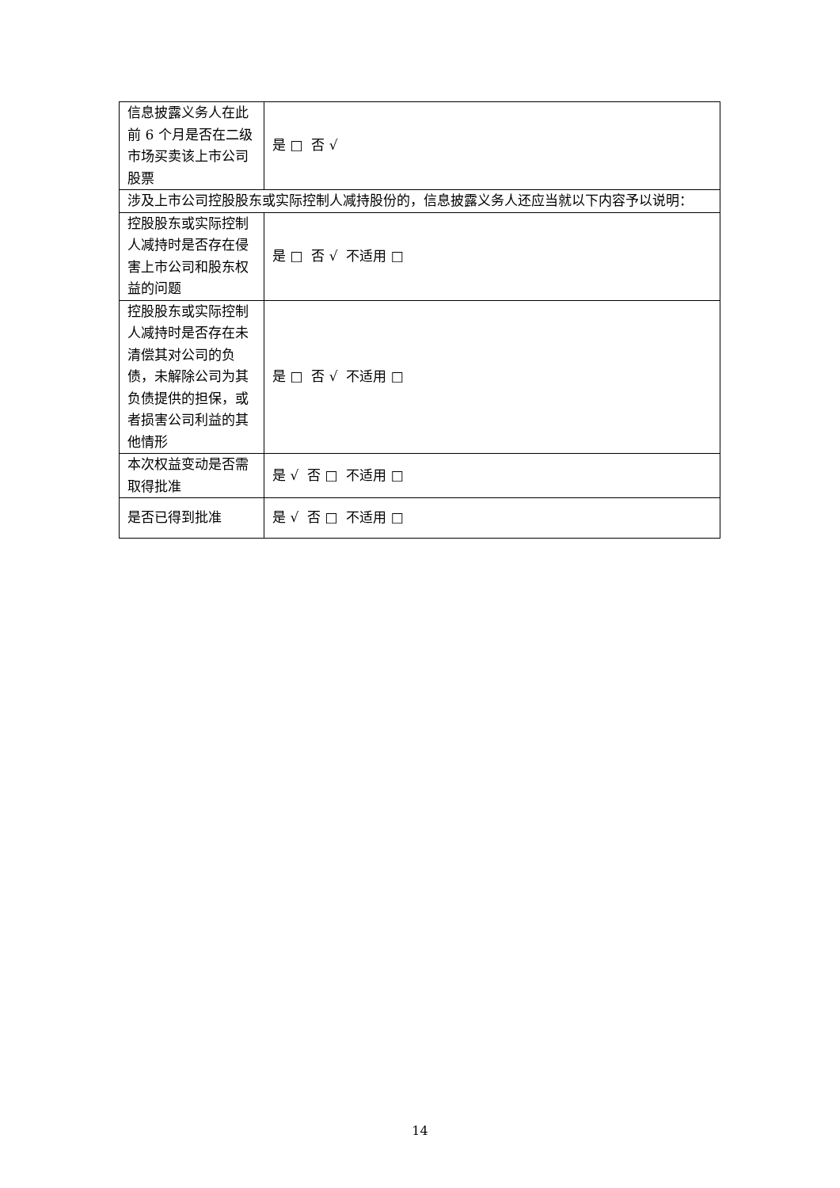| 信息披露义务人在此前 6 个月是否在二级市场买卖该上市公司股票 | 是 □ 否 √ |
| 涉及上市公司控股股东或实际控制人减持股份的，信息披露义务人还应当就以下内容予以说明： | |
| 控股股东或实际控制人减持时是否存在侵害上市公司和股东权益的问题 | 是 □ 否 √ 不适用 □ |
| 控股股东或实际控制人减持时是否存在未清偿其对公司的负债，未解除公司为其负债提供的担保，或者损害公司利益的其他情形 | 是 □ 否 √ 不适用 □ |
| 本次权益变动是否需取得批准 | 是 √ 否 □ 不适用 □ |
| 是否已得到批准 | 是 √ 否 □ 不适用 □ |
14